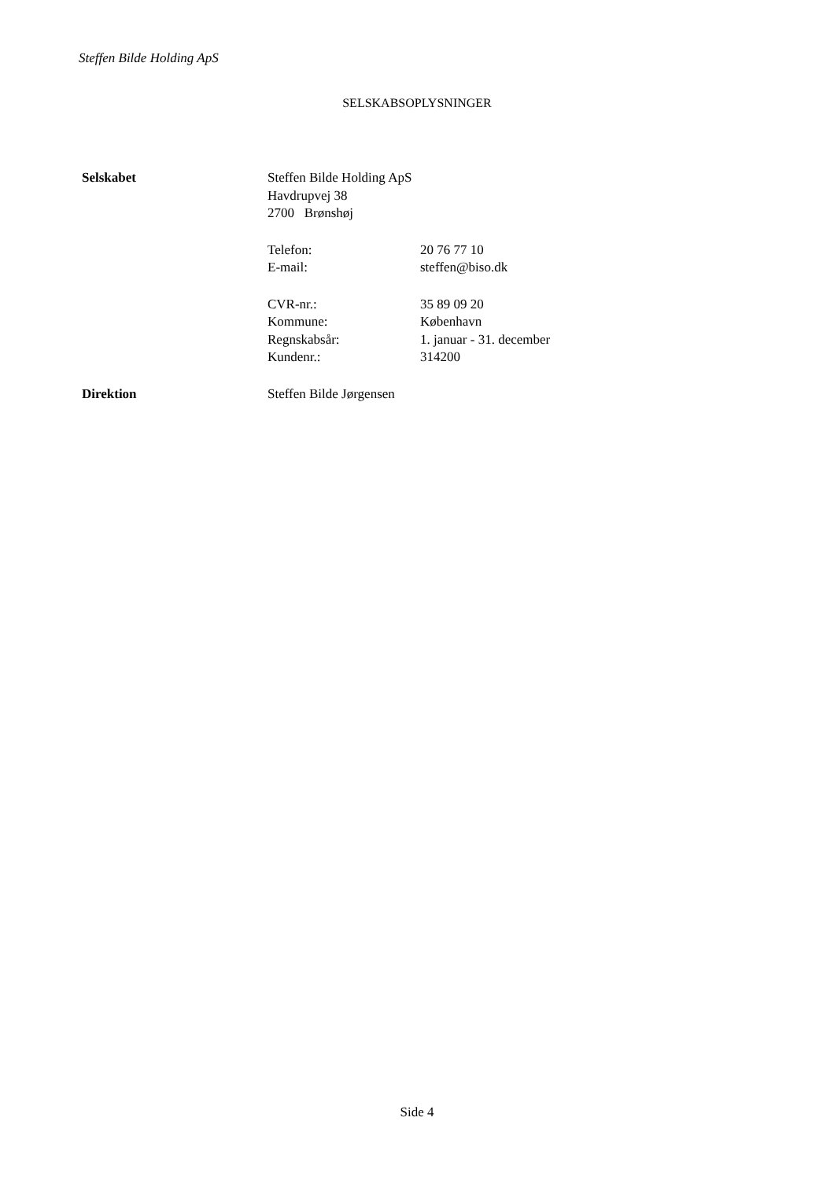Steffen Bilde Holding ApS
SELSKABSOPLYSNINGER
Selskabet Steffen Bilde Holding ApS
Havdrupvej 38
2700 Brønshøj
Telefon:
E-mail:
20 76 77 10
steffen@biso.dk
CVR-nr.:
Kommune:
Regnskabsår:
Kundenr.:
35 89 09 20
København
1. januar - 31. december
314200
Direktion Steffen Bilde Jørgensen
Side 4